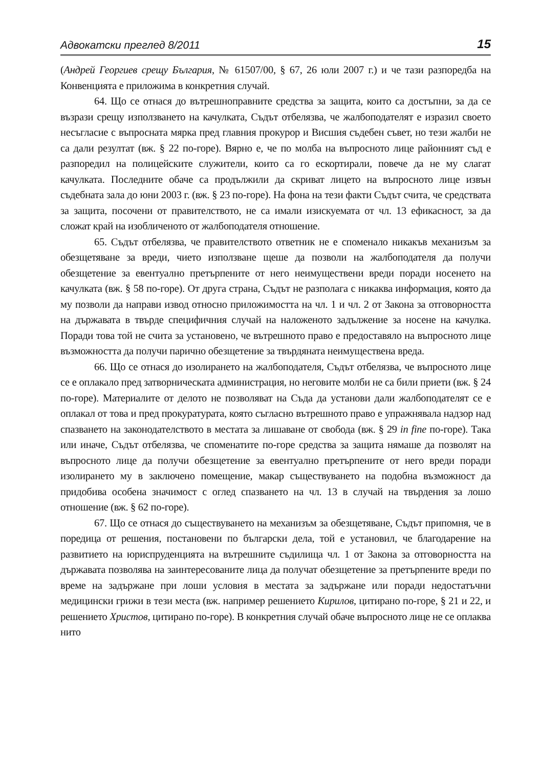Адвокатски преглед 8/2011 15
(Андрей Георгиев срещу България, № 61507/00, § 67, 26 юли 2007 г.) и че тази разпоредба на Конвенцията е приложима в конкретния случай.
64. Що се отнася до вътрешноправните средства за защита, които са достъпни, за да се възрази срещу използването на качулката, Съдът отбелязва, че жалбоподателят е изразил своето несъгласие с въпросната мярка пред главния прокурор и Висшия съдебен съвет, но тези жалби не са дали резултат (вж. § 22 по-горе). Вярно е, че по молба на въпросното лице районният съд е разпоредил на полицейските служители, които са го ескортирали, повече да не му слагат качулката. Последните обаче са продължили да скриват лицето на въпросното лице извън съдебната зала до юни 2003 г. (вж. § 23 по-горе). На фона на тези факти Съдът счита, че средствата за защита, посочени от правителството, не са имали изискуемата от чл. 13 ефикасност, за да сложат край на изобличеното от жалбоподателя отношение.
65. Съдът отбелязва, че правителството ответник не е споменало никакъв механизъм за обезщетяване за вреди, чието използване щеше да позволи на жалбоподателя да получи обезщетение за евентуално претърпените от него неимуществени вреди поради носенето на качулката (вж. § 58 по-горе). От друга страна, Съдът не разполага с никаква информация, която да му позволи да направи извод относно приложимостта на чл. 1 и чл. 2 от Закона за отговорността на държавата в твърде специфичния случай на наложеното задължение за носене на качулка. Поради това той не счита за установено, че вътрешното право е предоставяло на въпросното лице възможността да получи парично обезщетение за твърдяната неимуществена вреда.
66. Що се отнася до изолирането на жалбоподателя, Съдът отбелязва, че въпросното лице се е оплакало пред затворническата администрация, но неговите молби не са били приети (вж. § 24 по-горе). Материалите от делото не позволяват на Съда да установи дали жалбоподателят се е оплакал от това и пред прокуратурата, която съгласно вътрешното право е упражнявала надзор над спазването на законодателството в местата за лишаване от свобода (вж. § 29 in fine по-горе). Така или иначе, Съдът отбелязва, че споменатите по-горе средства за защита нямаше да позволят на въпросното лице да получи обезщетение за евентуално претърпените от него вреди поради изолирането му в заключено помещение, макар съществуването на подобна възможност да придобива особена значимост с оглед спазването на чл. 13 в случай на твърдения за лошо отношение (вж. § 62 по-горе).
67. Що се отнася до съществуването на механизъм за обезщетяване, Съдът припомня, че в поредица от решения, постановени по български дела, той е установил, че благодарение на развитието на юриспруденцията на вътрешните съдилища чл. 1 от Закона за отговорността на държавата позволява на заинтересованите лица да получат обезщетение за претърпените вреди по време на задържане при лоши условия в местата за задържане или поради недостатъчни медицински грижи в тези места (вж. например решението Кирилов, цитирано по-горе, § 21 и 22, и решението Христов, цитирано по-горе). В конкретния случай обаче въпросното лице не се оплаква нито